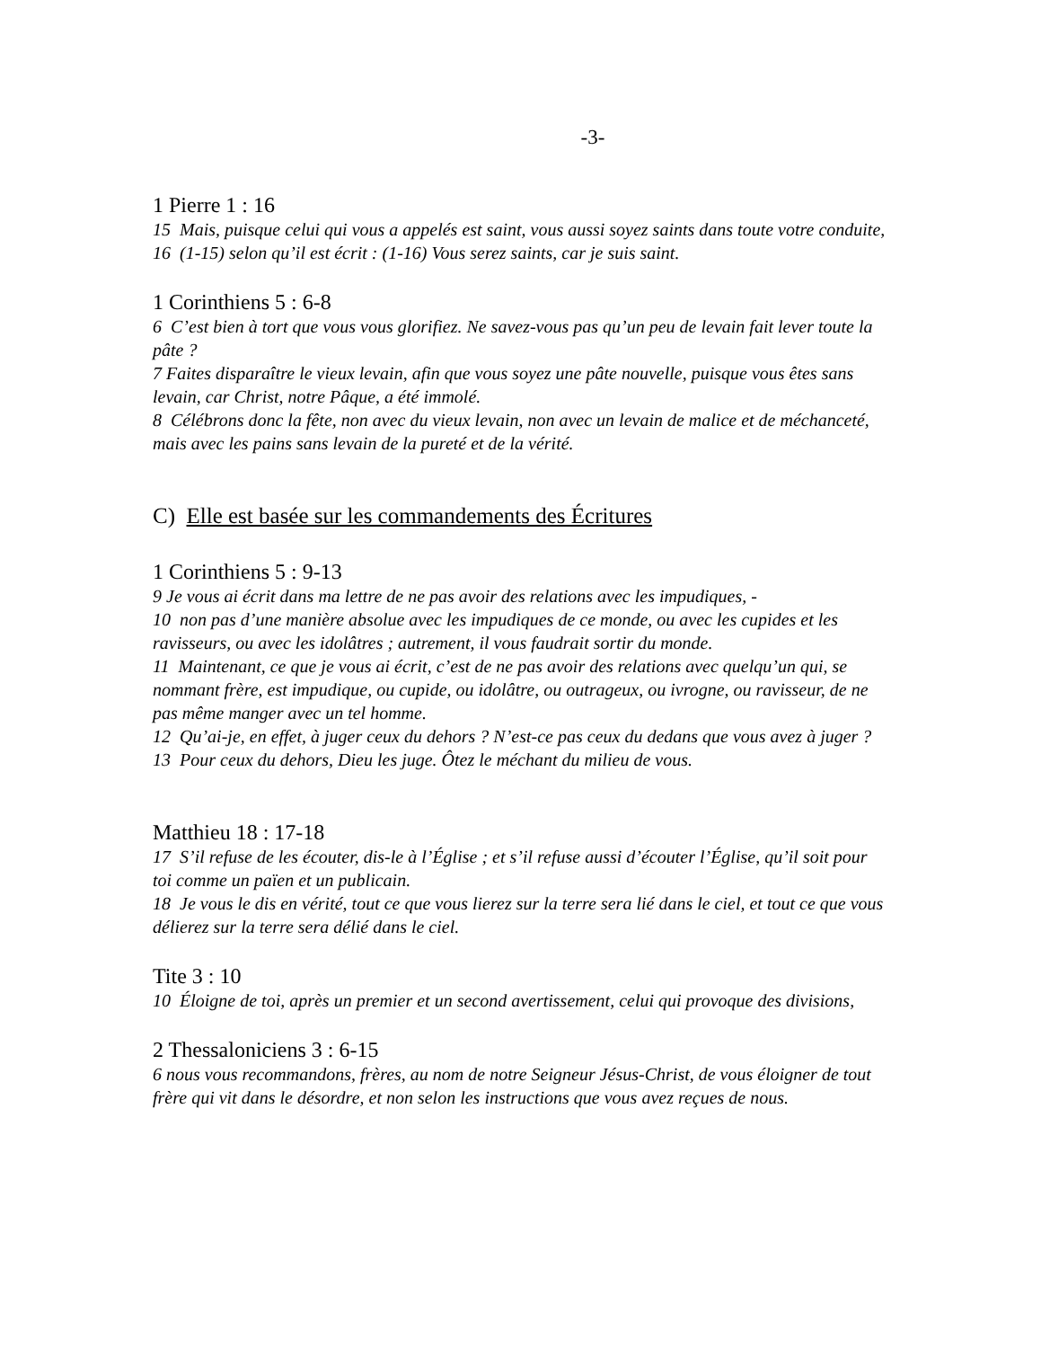-3-
1 Pierre 1 : 16
15 Mais, puisque celui qui vous a appelés est saint, vous aussi soyez saints dans toute votre conduite,
16 (1-15) selon qu’il est écrit : (1-16) Vous serez saints, car je suis saint.
1 Corinthiens 5 : 6-8
6 C’est bien à tort que vous vous glorifiez. Ne savez-vous pas qu’un peu de levain fait lever toute la pâte ?
7 Faites disparaître le vieux levain, afin que vous soyez une pâte nouvelle, puisque vous êtes sans levain, car Christ, notre Pâque, a été immolé.
8 Célébrons donc la fête, non avec du vieux levain, non avec un levain de malice et de méchanceté, mais avec les pains sans levain de la pureté et de la vérité.
C) Elle est basée sur les commandements des Écritures
1 Corinthiens 5 : 9-13
9 Je vous ai écrit dans ma lettre de ne pas avoir des relations avec les impudiques, -
10 non pas d’une manière absolue avec les impudiques de ce monde, ou avec les cupides et les ravisseurs, ou avec les idolâtres ; autrement, il vous faudrait sortir du monde.
11 Maintenant, ce que je vous ai écrit, c’est de ne pas avoir des relations avec quelqu’un qui, se nommant frère, est impudique, ou cupide, ou idolâtre, ou outrageux, ou ivrogne, ou ravisseur, de ne pas même manger avec un tel homme.
12 Qu’ai-je, en effet, à juger ceux du dehors ? N’est-ce pas ceux du dedans que vous avez à juger ?
13 Pour ceux du dehors, Dieu les juge. Ôtez le méchant du milieu de vous.
Matthieu 18 : 17-18
17 S’il refuse de les écouter, dis-le à l’Église ; et s’il refuse aussi d’écouter l’Église, qu’il soit pour toi comme un païen et un publicain.
18 Je vous le dis en vérité, tout ce que vous lierez sur la terre sera lié dans le ciel, et tout ce que vous délierez sur la terre sera délié dans le ciel.
Tite 3 : 10
10 Éloigne de toi, après un premier et un second avertissement, celui qui provoque des divisions,
2 Thessaloniciens 3 : 6-15
6 nous vous recommandons, frères, au nom de notre Seigneur Jésus-Christ, de vous éloigner de tout frère qui vit dans le désordre, et non selon les instructions que vous avez reçues de nous.